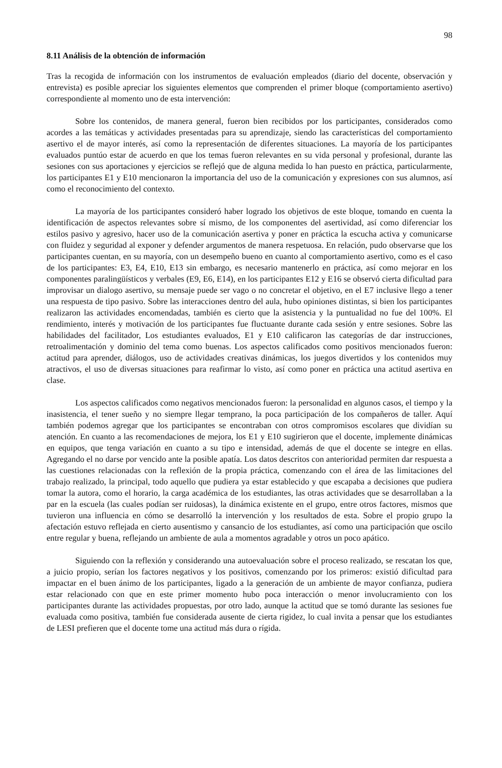98
8.11 Análisis de la obtención de información
Tras la recogida de información con los instrumentos de evaluación empleados (diario del docente, observación y entrevista) es posible apreciar los siguientes elementos que comprenden el primer bloque (comportamiento asertivo) correspondiente al momento uno de esta intervención:
Sobre los contenidos, de manera general, fueron bien recibidos por los participantes, considerados como acordes a las temáticas y actividades presentadas para su aprendizaje, siendo las características del comportamiento asertivo el de mayor interés, así como la representación de diferentes situaciones. La mayoría de los participantes evaluados puntúo estar de acuerdo en que los temas fueron relevantes en su vida personal y profesional, durante las sesiones con sus aportaciones y ejercicios se reflejó que de alguna medida lo han puesto en práctica, particularmente, los participantes E1 y E10 mencionaron la importancia del uso de la comunicación y expresiones con sus alumnos, así como el reconocimiento del contexto.
La mayoría de los participantes consideró haber logrado los objetivos de este bloque, tomando en cuenta la identificación de aspectos relevantes sobre sí mismo, de los componentes del asertividad, así como diferenciar los estilos pasivo y agresivo, hacer uso de la comunicación asertiva y poner en práctica la escucha activa y comunicarse con fluidez y seguridad al exponer y defender argumentos de manera respetuosa. En relación, pudo observarse que los participantes cuentan, en su mayoría, con un desempeño bueno en cuanto al comportamiento asertivo, como es el caso de los participantes: E3, E4, E10, E13 sin embargo, es necesario mantenerlo en práctica, así como mejorar en los componentes paralingüísticos y verbales (E9, E6, E14), en los participantes E12 y E16 se observó cierta dificultad para improvisar un dialogo asertivo, su mensaje puede ser vago o no concretar el objetivo, en el E7 inclusive llego a tener una respuesta de tipo pasivo. Sobre las interacciones dentro del aula, hubo opiniones distintas, si bien los participantes realizaron las actividades encomendadas, también es cierto que la asistencia y la puntualidad no fue del 100%. El rendimiento, interés y motivación de los participantes fue fluctuante durante cada sesión y entre sesiones. Sobre las habilidades del facilitador, Los estudiantes evaluados, E1 y E10 calificaron las categorías de dar instrucciones, retroalimentación y dominio del tema como buenas. Los aspectos calificados como positivos mencionados fueron: actitud para aprender, diálogos, uso de actividades creativas dinámicas, los juegos divertidos y los contenidos muy atractivos, el uso de diversas situaciones para reafirmar lo visto, así como poner en práctica una actitud asertiva en clase.
Los aspectos calificados como negativos mencionados fueron: la personalidad en algunos casos, el tiempo y la inasistencia, el tener sueño y no siempre llegar temprano, la poca participación de los compañeros de taller. Aquí también podemos agregar que los participantes se encontraban con otros compromisos escolares que dividían su atención. En cuanto a las recomendaciones de mejora, los E1 y E10 sugirieron que el docente, implemente dinámicas en equipos, que tenga variación en cuanto a su tipo e intensidad, además de que el docente se integre en ellas. Agregando el no darse por vencido ante la posible apatía. Los datos descritos con anterioridad permiten dar respuesta a las cuestiones relacionadas con la reflexión de la propia práctica, comenzando con el área de las limitaciones del trabajo realizado, la principal, todo aquello que pudiera ya estar establecido y que escapaba a decisiones que pudiera tomar la autora, como el horario, la carga académica de los estudiantes, las otras actividades que se desarrollaban a la par en la escuela (las cuales podían ser ruidosas), la dinámica existente en el grupo, entre otros factores, mismos que tuvieron una influencia en cómo se desarrolló la intervención y los resultados de esta. Sobre el propio grupo la afectación estuvo reflejada en cierto ausentismo y cansancio de los estudiantes, así como una participación que oscilo entre regular y buena, reflejando un ambiente de aula a momentos agradable y otros un poco apático.
Siguiendo con la reflexión y considerando una autoevaluación sobre el proceso realizado, se rescatan los que, a juicio propio, serían los factores negativos y los positivos, comenzando por los primeros: existió dificultad para impactar en el buen ánimo de los participantes, ligado a la generación de un ambiente de mayor confianza, pudiera estar relacionado con que en este primer momento hubo poca interacción o menor involucramiento con los participantes durante las actividades propuestas, por otro lado, aunque la actitud que se tomó durante las sesiones fue evaluada como positiva, también fue considerada ausente de cierta rigidez, lo cual invita a pensar que los estudiantes de LESI prefieren que el docente tome una actitud más dura o rígida.